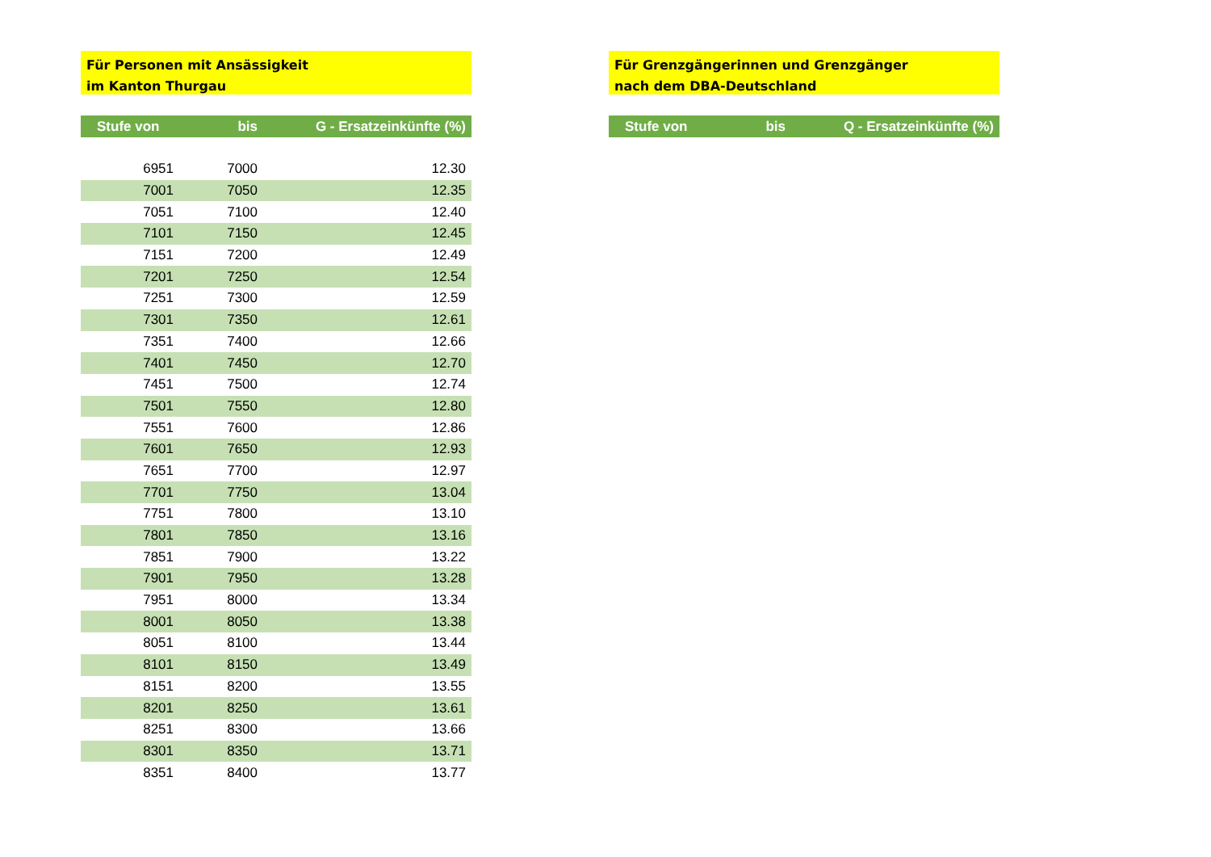Für Personen mit Ansässigkeit
im Kanton Thurgau
| Stufe von | bis | G - Ersatzeinkünfte (%) |
| --- | --- | --- |
| 6951 | 7000 | 12.30 |
| 7001 | 7050 | 12.35 |
| 7051 | 7100 | 12.40 |
| 7101 | 7150 | 12.45 |
| 7151 | 7200 | 12.49 |
| 7201 | 7250 | 12.54 |
| 7251 | 7300 | 12.59 |
| 7301 | 7350 | 12.61 |
| 7351 | 7400 | 12.66 |
| 7401 | 7450 | 12.70 |
| 7451 | 7500 | 12.74 |
| 7501 | 7550 | 12.80 |
| 7551 | 7600 | 12.86 |
| 7601 | 7650 | 12.93 |
| 7651 | 7700 | 12.97 |
| 7701 | 7750 | 13.04 |
| 7751 | 7800 | 13.10 |
| 7801 | 7850 | 13.16 |
| 7851 | 7900 | 13.22 |
| 7901 | 7950 | 13.28 |
| 7951 | 8000 | 13.34 |
| 8001 | 8050 | 13.38 |
| 8051 | 8100 | 13.44 |
| 8101 | 8150 | 13.49 |
| 8151 | 8200 | 13.55 |
| 8201 | 8250 | 13.61 |
| 8251 | 8300 | 13.66 |
| 8301 | 8350 | 13.71 |
| 8351 | 8400 | 13.77 |
Für Grenzgängerinnen und Grenzgänger
nach dem DBA-Deutschland
| Stufe von | bis | Q - Ersatzeinkünfte (%) |
| --- | --- | --- |